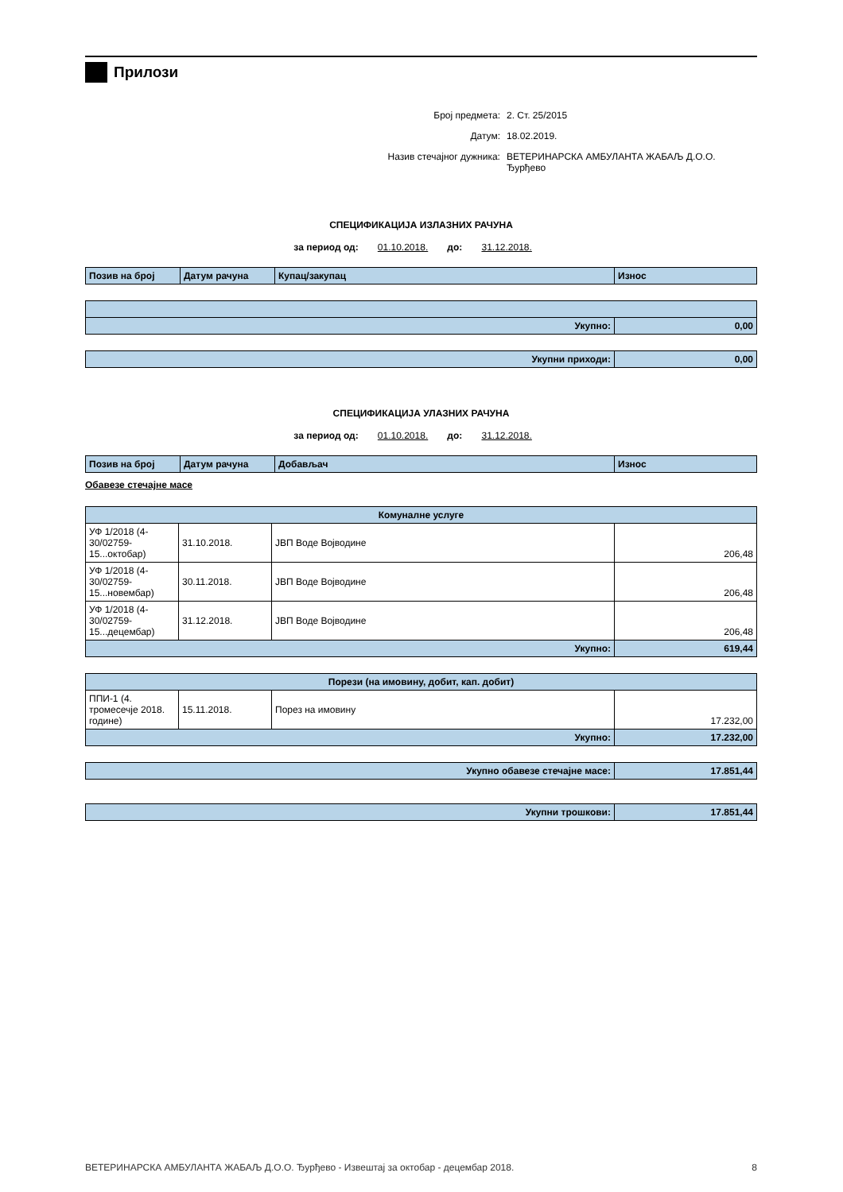Прилози
Број предмета: 2. Ст. 25/2015
Датум: 18.02.2019.
Назив стечајног дужника: ВЕТЕРИНАРСКА АМБУЛАНТА ЖАБАЉ Д.О.О. Ђурђево
СПЕЦИФИКАЦИЈА ИЗЛАЗНИХ РАЧУНА
за период од: 01.10.2018. до: 31.12.2018.
| Позив на број | Датум рачуна | Купац/закупац | Износ |
| --- | --- | --- | --- |
| Укупно: | 0,00 |
| Укупни приходи: | 0,00 |
СПЕЦИФИКАЦИЈА УЛАЗНИХ РАЧУНА
за период од: 01.10.2018. до: 31.12.2018.
| Позив на број | Датум рачуна | Добављач | Износ |
| --- | --- | --- | --- |
Обавезе стечајне масе
| Комуналне услуге | | | |
| --- | --- | --- | --- |
| УФ 1/2018 (4-30/02759-15...октобар) | 31.10.2018. | ЈВП Воде Војводине | 206,48 |
| УФ 1/2018 (4-30/02759-15...новембар) | 30.11.2018. | ЈВП Воде Војводине | 206,48 |
| УФ 1/2018 (4-30/02759-15...децембар) | 31.12.2018. | ЈВП Воде Војводине | 206,48 |
| Укупно: | | | 619,44 |
| Порези (на имовину, добит, кап. добит) | | | |
| --- | --- | --- | --- |
| ППИ-1 (4. тромесечје 2018. године) | 15.11.2018. | Порез на имовину | 17.232,00 |
| Укупно: | | | 17.232,00 |
| Укупно обавезе стечајне масе: | 17.851,44 |
| Укупни трошкови: | 17.851,44 |
ВЕТЕРИНАРСКА АМБУЛАНТА ЖАБАЉ Д.О.О. Ђурђево - Извештај за октобар - децембар 2018. 8